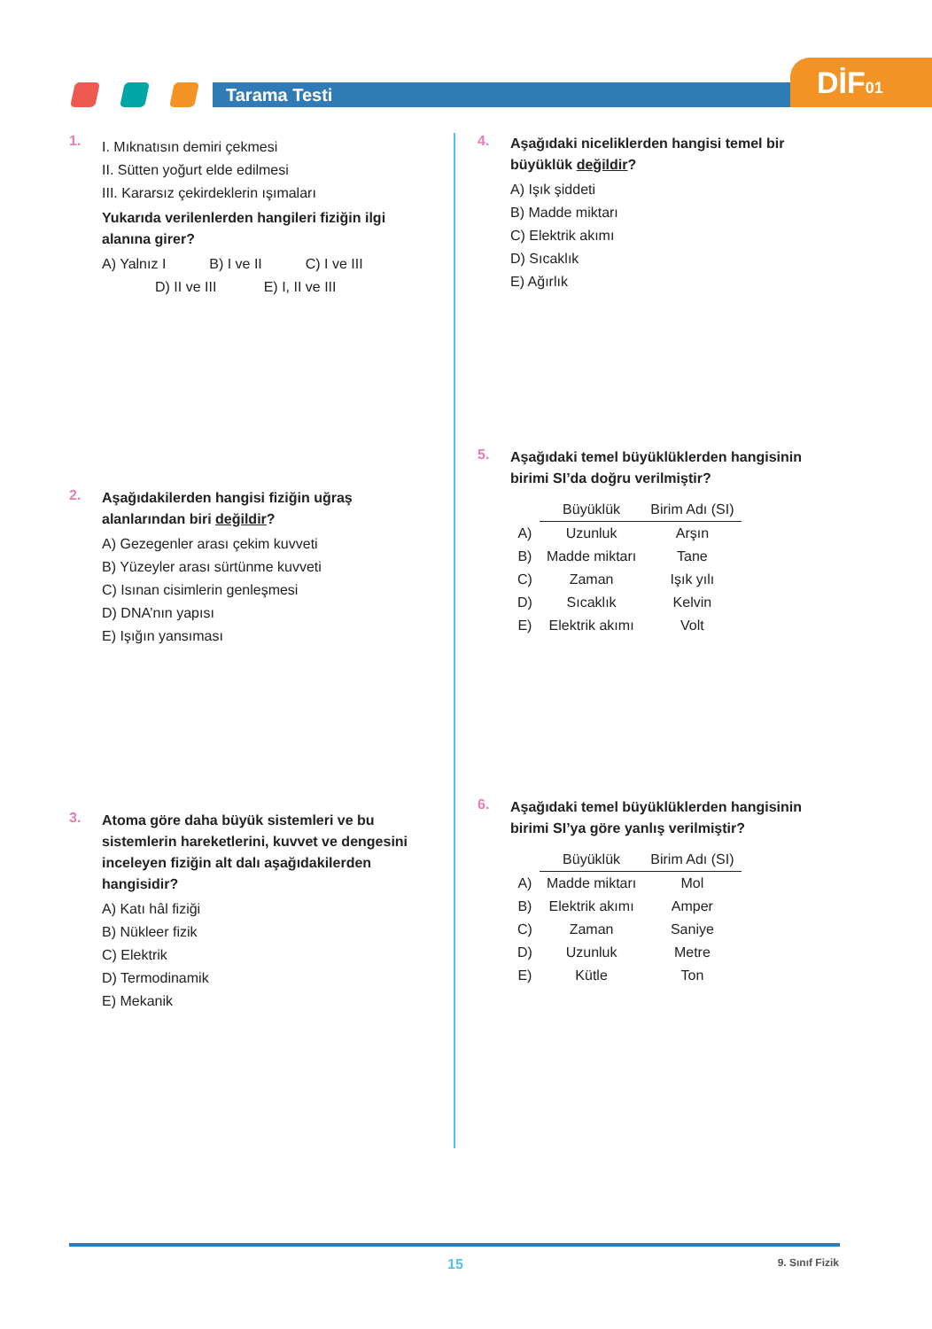Tarama Testi DİF01
1.
I. Mıknatısın demiri çekmesi
II. Sütten yoğurt elde edilmesi
III. Kararsız çekirdeklerin ışımaları
Yukarıda verilenlerden hangileri fiziğin ilgi alanına girer?
A) Yalnız I B) I ve II C) I ve III
D) II ve III E) I, II ve III
2.
Aşağıdakilerden hangisi fiziğin uğraş alanlarından biri değildir?
A) Gezegenler arası çekim kuvveti
B) Yüzeyler arası sürtünme kuvveti
C) Isınan cisimlerin genleşmesi
D) DNA’nın yapısı
E) Işığın yansıması
3.
Atoma göre daha büyük sistemleri ve bu sistemlerin hareketlerini, kuvvet ve dengesini inceleyen fiziğin alt dalı aşağıdakilerden hangisidir?
A) Katı hâl fiziği
B) Nükleer fizik
C) Elektrik
D) Termodinamik
E) Mekanik
4.
Aşağıdaki niceliklerden hangisi temel bir büyüklük değildir?
A) Işık şiddeti
B) Madde miktarı
C) Elektrik akımı
D) Sıcaklık
E) Ağırlık
5.
Aşağıdaki temel büyüklüklerden hangisinin birimi SI’da doğru verilmiştir?
| | Büyüklük | Birim Adı (SI) |
| A) | Uzunluk | Arşın |
| B) | Madde miktarı | Tane |
| C) | Zaman | Işık yılı |
| D) | Sıcaklık | Kelvin |
| E) | Elektrik akımı | Volt |
6.
Aşağıdaki temel büyüklüklerden hangisinin birimi SI’ya göre yanlış verilmiştir?
| | Büyüklük | Birim Adı (SI) |
| A) | Madde miktarı | Mol |
| B) | Elektrik akımı | Amper |
| C) | Zaman | Saniye |
| D) | Uzunluk | Metre |
| E) | Kütle | Ton |
15 9. Sınıf Fizik